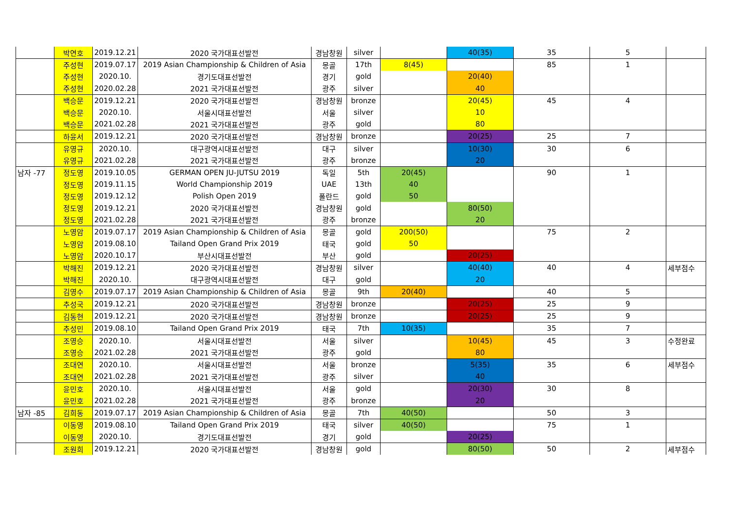| | 박연호 | 2019.12.21 | 2020 국가대표선발전 | 경남창원 | silver | | 40(35) | 35 | 5 | |
| | 주성현 | 2019.07.17 | 2019 Asian Championship & Children of Asia | 몽골 | 17th | 8(45) | | 85 | 1 | |
| | 주성현 | 2020.10. | 경기도대표선발전 | 경기 | gold | | 20(40) | | | |
| | 주성현 | 2020.02.28 | 2021 국가대표선발전 | 광주 | silver | | 40 | | | |
| | 백승문 | 2019.12.21 | 2020 국가대표선발전 | 경남창원 | bronze | | 20(45) | 45 | 4 | |
| | 백승문 | 2020.10. | 서울시대표선발전 | 서울 | silver | | 10 | | | |
| | 백승문 | 2021.02.28 | 2021 국가대표선발전 | 광주 | gold | | 80 | | | |
| | 하윤서 | 2019.12.21 | 2020 국가대표선발전 | 경남창원 | bronze | | 20(25) | 25 | 7 | |
| | 유영규 | 2020.10. | 대구광역시대표선발전 | 대구 | silver | | 10(30) | 30 | 6 | |
| | 유영규 | 2021.02.28 | 2021 국가대표선발전 | 광주 | bronze | | 20 | | | |
| 남자 -77 | 정도영 | 2019.10.05 | GERMAN OPEN JU-JUTSU 2019 | 독일 | 5th | 20(45) | | 90 | 1 | |
| | 정도영 | 2019.11.15 | World Championship 2019 | UAE | 13th | 40 | | | | |
| | 정도영 | 2019.12.12 | Polish Open 2019 | 폴란드 | gold | 50 | | | | |
| | 정도영 | 2019.12.21 | 2020 국가대표선발전 | 경남창원 | gold | | 80(50) | | | |
| | 정도영 | 2021.02.28 | 2021 국가대표선발전 | 광주 | bronze | | 20 | | | |
| | 노영암 | 2019.07.17 | 2019 Asian Championship & Children of Asia | 몽골 | gold | 200(50) | | 75 | 2 | |
| | 노영암 | 2019.08.10 | Tailand Open Grand Prix 2019 | 태국 | gold | 50 | | | | |
| | 노영암 | 2020.10.17 | 부산시대표선발전 | 부산 | gold | | 20(25) | | | |
| | 박해진 | 2019.12.21 | 2020 국가대표선발전 | 경남창원 | silver | | 40(40) | 40 | 4 | 세부점수 |
| | 박해진 | 2020.10. | 대구광역시대표선발전 | 대구 | gold | | 20 | | | |
| | 김영수 | 2019.07.17 | 2019 Asian Championship & Children of Asia | 몽골 | 9th | 20(40) | | 40 | 5 | |
| | 추성국 | 2019.12.21 | 2020 국가대표선발전 | 경남창원 | bronze | | 20(25) | 25 | 9 | |
| | 김동현 | 2019.12.21 | 2020 국가대표선발전 | 경남창원 | bronze | | 20(25) | 25 | 9 | |
| | 추성민 | 2019.08.10 | Tailand Open Grand Prix 2019 | 태국 | 7th | 10(35) | | 35 | 7 | |
| | 조영승 | 2020.10. | 서울시대표선발전 | 서울 | silver | | 10(45) | 45 | 3 | 수정완료 |
| | 조영승 | 2021.02.28 | 2021 국가대표선발전 | 광주 | gold | | 80 | | | |
| | 조대연 | 2020.10. | 서울시대표선발전 | 서울 | bronze | | 5(35) | 35 | 6 | 세부점수 |
| | 조대연 | 2021.02.28 | 2021 국가대표선발전 | 광주 | silver | | 40 | | | |
| | 윤민호 | 2020.10. | 서울시대표선발전 | 서울 | gold | | 20(30) | 30 | 8 | |
| | 윤민호 | 2021.02.28 | 2021 국가대표선발전 | 광주 | bronze | | 20 | | | |
| 남자 -85 | 김희동 | 2019.07.17 | 2019 Asian Championship & Children of Asia | 몽골 | 7th | 40(50) | | 50 | 3 | |
| | 이동영 | 2019.08.10 | Tailand Open Grand Prix 2019 | 태국 | silver | 40(50) | | 75 | 1 | |
| | 이동영 | 2020.10. | 경기도대표선발전 | 경기 | gold | | 20(25) | | | |
| | 조원희 | 2019.12.21 | 2020 국가대표선발전 | 경남창원 | gold | | 80(50) | 50 | 2 | 세부점수 |